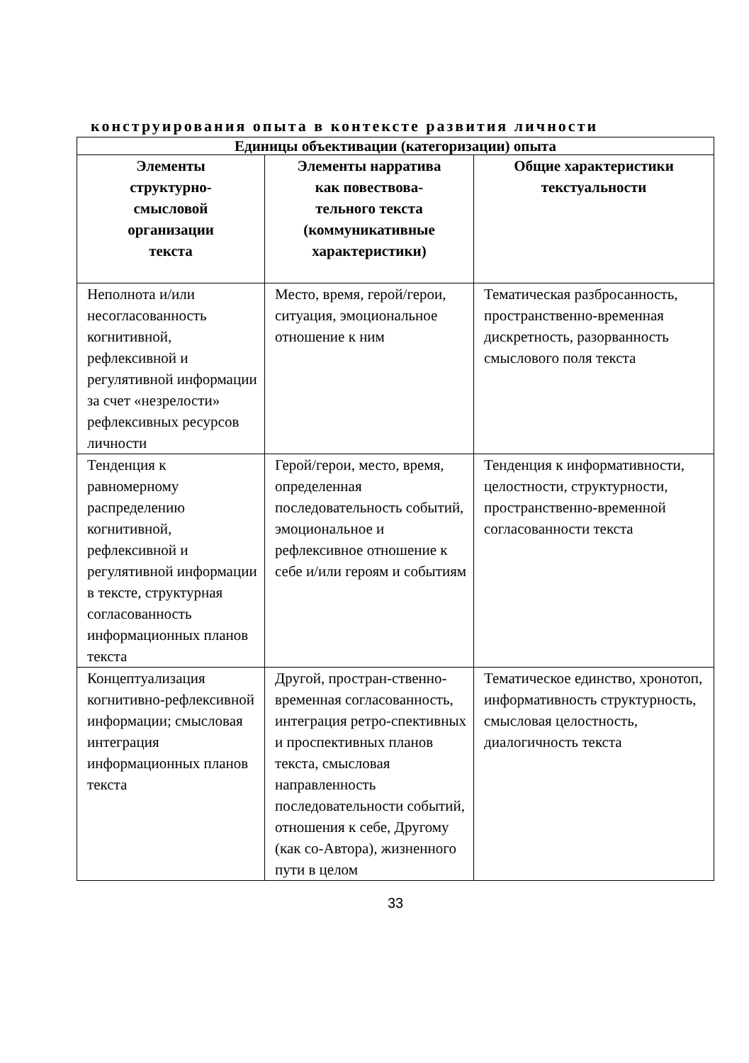конструирования опыта в контексте развития личности
| Единицы объективации (категоризации) опыта | | |
| --- | --- | --- |
| Элементы структурно- смысловой организации текста | Элементы нарратива как повествова- тельного текста (коммуникативные характеристики) | Общие характеристики текстуальности |
| Неполнота и/или несогласованность когнитивной, рефлексивной и регулятивной информации за счет «незрелости» рефлексивных ресурсов личности | Место, время, герой/герои, ситуация, эмоциональное отношение к ним | Тематическая разбросанность, пространственно-временная дискретность, разорванность смыслового поля текста |
| Тенденция к равномерному распределению когнитивной, рефлексивной и регулятивной информации в тексте, структурная согласованность информационных планов текста | Герой/герои, место, время, определенная последовательность событий, эмоциональное и рефлексивное отношение к себе и/или героям и событиям | Тенденция к информативности, целостности, структурности, пространственно-временной согласованности текста |
| Концептуализация когнитивно-рефлексивной информации; смысловая интеграция информационных планов текста | Другой, простран-ственно-временная согласованность, интеграция ретро-спективных и проспективных планов текста, смысловая направленность последовательности событий, отношения к себе, Другому (как со-Автора), жизненного пути в целом | Тематическое единство, хронотоп, информативность структурность, смысловая целостность, диалогичность текста |
33